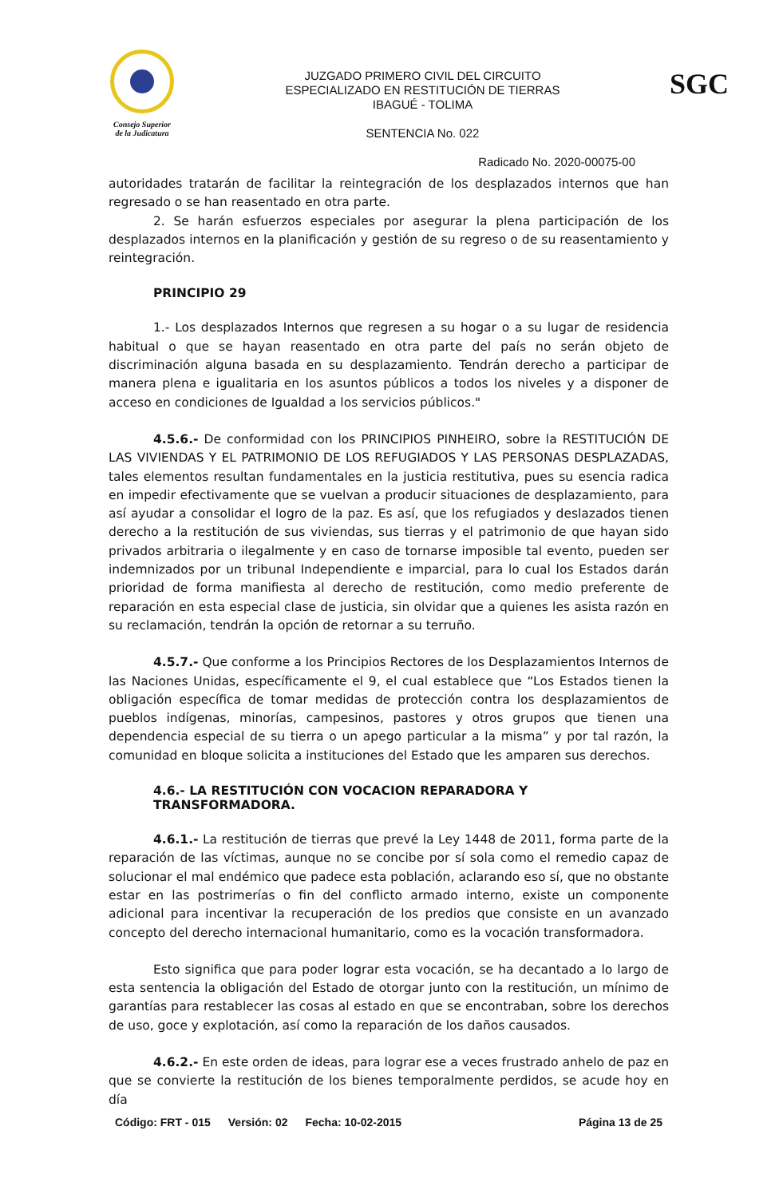Consejo Superior
de la Judicatura
JUZGADO PRIMERO CIVIL DEL CIRCUITO
ESPECIALIZADO EN RESTITUCIÓN DE TIERRAS
IBAGUÉ - TOLIMA
SENTENCIA No. 022
SGC
Radicado No. 2020-00075-00
autoridades tratarán de facilitar la reintegración de los desplazados internos que han regresado o se han reasentado en otra parte.
2. Se harán esfuerzos especiales por asegurar la plena participación de los desplazados internos en la planificación y gestión de su regreso o de su reasentamiento y reintegración.
PRINCIPIO 29
1.- Los desplazados Internos que regresen a su hogar o a su lugar de residencia habitual o que se hayan reasentado en otra parte del país no serán objeto de discriminación alguna basada en su desplazamiento. Tendrán derecho a participar de manera plena e igualitaria en los asuntos públicos a todos los niveles y a disponer de acceso en condiciones de Igualdad a los servicios públicos."
4.5.6.- De conformidad con los PRINCIPIOS PINHEIRO, sobre la RESTITUCIÓN DE LAS VIVIENDAS Y EL PATRIMONIO DE LOS REFUGIADOS Y LAS PERSONAS DESPLAZADAS, tales elementos resultan fundamentales en la justicia restitutiva, pues su esencia radica en impedir efectivamente que se vuelvan a producir situaciones de desplazamiento, para así ayudar a consolidar el logro de la paz. Es así, que los refugiados y deslazados tienen derecho a la restitución de sus viviendas, sus tierras y el patrimonio de que hayan sido privados arbitraria o ilegalmente y en caso de tornarse imposible tal evento, pueden ser indemnizados por un tribunal Independiente e imparcial, para lo cual los Estados darán prioridad de forma manifiesta al derecho de restitución, como medio preferente de reparación en esta especial clase de justicia, sin olvidar que a quienes les asista razón en su reclamación, tendrán la opción de retornar a su terruño.
4.5.7.- Que conforme a los Principios Rectores de los Desplazamientos Internos de las Naciones Unidas, específicamente el 9, el cual establece que “Los Estados tienen la obligación específica de tomar medidas de protección contra los desplazamientos de pueblos indígenas, minorías, campesinos, pastores y otros grupos que tienen una dependencia especial de su tierra o un apego particular a la misma” y por tal razón, la comunidad en bloque solicita a instituciones del Estado que les amparen sus derechos.
4.6.- LA RESTITUCIÓN CON VOCACION REPARADORA Y TRANSFORMADORA.
4.6.1.- La restitución de tierras que prevé la Ley 1448 de 2011, forma parte de la reparación de las víctimas, aunque no se concibe por sí sola como el remedio capaz de solucionar el mal endémico que padece esta población, aclarando eso sí, que no obstante estar en las postrimerías o fin del conflicto armado interno, existe un componente adicional para incentivar la recuperación de los predios que consiste en un avanzado concepto del derecho internacional humanitario, como es la vocación transformadora.
Esto significa que para poder lograr esta vocación, se ha decantado a lo largo de esta sentencia la obligación del Estado de otorgar junto con la restitución, un mínimo de garantías para restablecer las cosas al estado en que se encontraban, sobre los derechos de uso, goce y explotación, así como la reparación de los daños causados.
4.6.2.- En este orden de ideas, para lograr ese a veces frustrado anhelo de paz en que se convierte la restitución de los bienes temporalmente perdidos, se acude hoy en día
Código: FRT - 015 Versión: 02 Fecha: 10-02-2015 Página 13 de 25